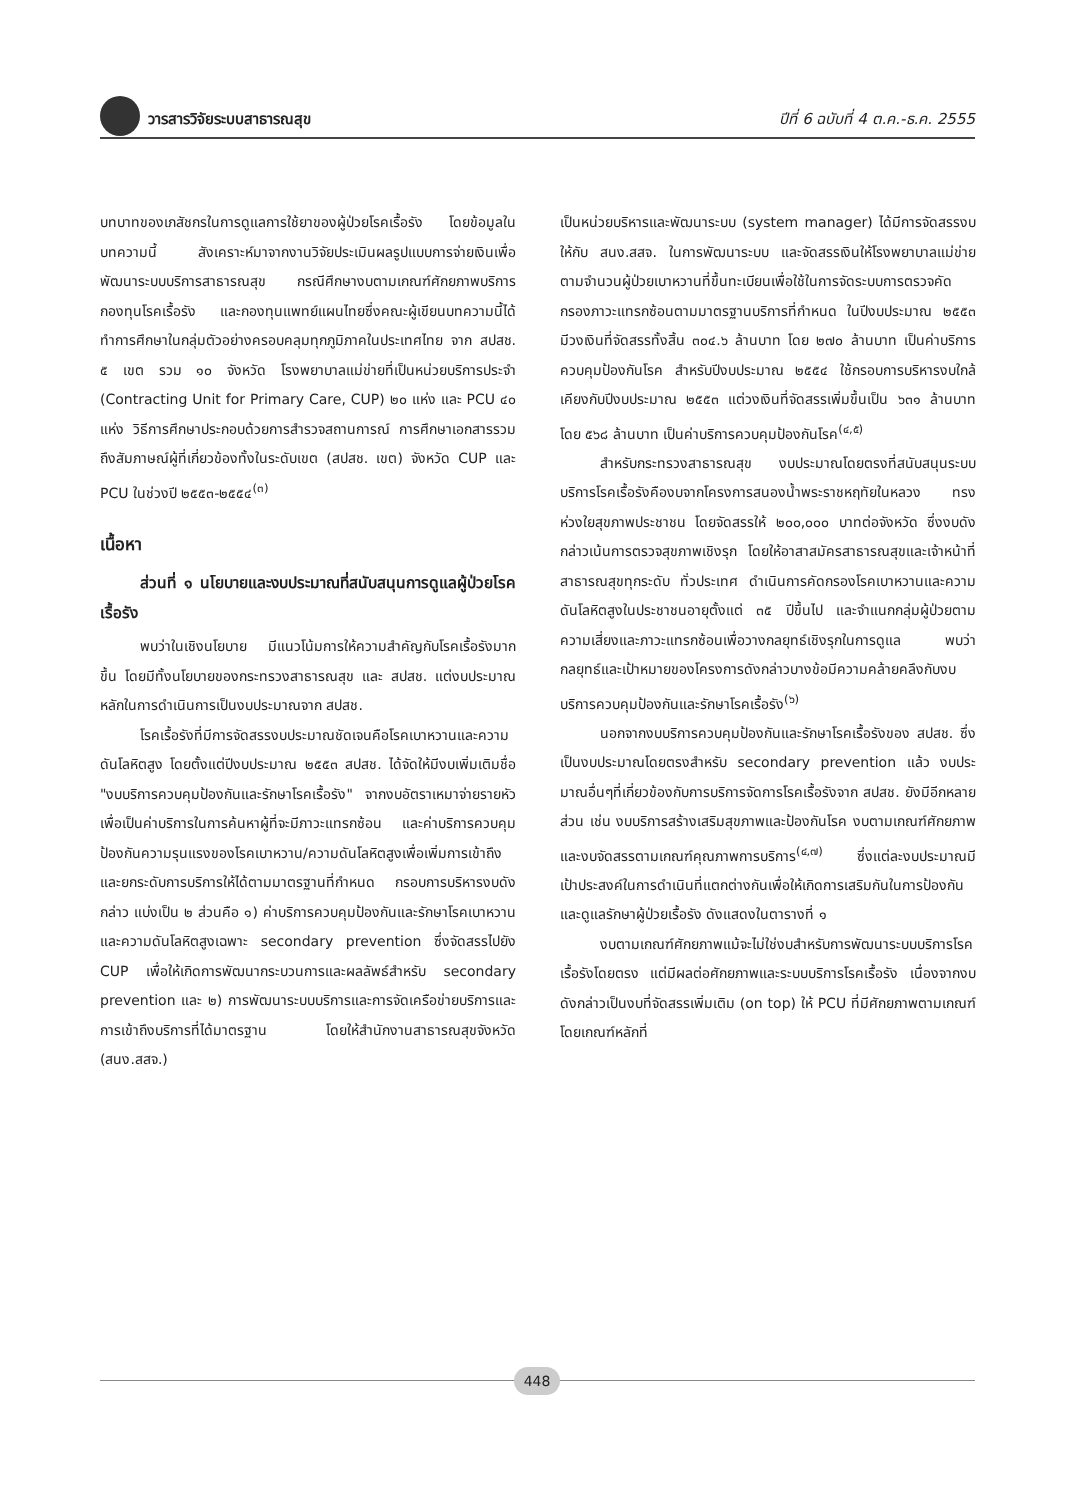วารสารวิจัยระบบสาธารณสุข ปีที่ 6 ฉบับที่ 4 ต.ค.-ธ.ค. 2555
บทบาทของเภสัชกรในการดูแลการใช้ยาของผู้ป่วยโรคเรื้อรัง โดยข้อมูลในบทความนี้ สังเคราะห์มาจากงานวิจัยประเมินผลรูปแบบการจ่ายเงินเพื่อพัฒนาระบบบริการสาธารณสุข กรณีศึกษางบตามเกณฑ์ศักยภาพบริการ กองทุนโรคเรื้อรัง และกองทุนแพทย์แผนไทยซึ่งคณะผู้เขียนบทความนี้ได้ทำการศึกษาในกลุ่มตัวอย่างครอบคลุมทุกภูมิภาคในประเทศไทย จาก สปสช. ๕ เขต รวม ๑๐ จังหวัด โรงพยาบาลแม่ข่ายที่เป็นหน่วยบริการประจำ (Contracting Unit for Primary Care, CUP) ๒๐ แห่ง และ PCU ๔๐ แห่ง วิธีการศึกษาประกอบด้วยการสำรวจสถานการณ์ การศึกษาเอกสารรวมถึงสัมภาษณ์ผู้ที่เกี่ยวข้องทั้งในระดับเขต (สปสช. เขต) จังหวัด CUP และ PCU ในช่วงปี ๒๕๕๓-๒๕๕๔<sup>(๓)</sup>
เนื้อหา
ส่วนที่ ๑ นโยบายและงบประมาณที่สนับสนุนการดูแลผู้ป่วยโรคเรื้อรัง
พบว่าในเชิงนโยบาย มีแนวโน้มการให้ความสำคัญกับโรคเรื้อรังมากขึ้น โดยมีทั้งนโยบายของกระทรวงสาธารณสุข และ สปสช. แต่งบประมาณหลักในการดำเนินการเป็นงบประมาณจาก สปสช.
โรคเรื้อรังที่มีการจัดสรรงบประมาณชัดเจนคือโรคเบาหวานและความดันโลหิตสูง โดยตั้งแต่ปีงบประมาณ ๒๕๕๓ สปสช. ได้จัดให้มีงบเพิ่มเติมชื่อ "งบบริการควบคุมป้องกันและรักษาโรคเรื้อรัง" จากงบอัตราเหมาจ่ายรายหัว เพื่อเป็นค่าบริการในการค้นหาผู้ที่จะมีภาวะแทรกซ้อน และค่าบริการควบคุมป้องกันความรุนแรงของโรคเบาหวาน/ความดันโลหิตสูงเพื่อเพิ่มการเข้าถึงและยกระดับการบริการให้ได้ตามมาตรฐานที่กำหนด กรอบการบริหารงบดังกล่าว แบ่งเป็น ๒ ส่วนคือ ๑) ค่าบริการควบคุมป้องกันและรักษาโรคเบาหวานและความดันโลหิตสูงเฉพาะ secondary prevention ซึ่งจัดสรรไปยัง CUP เพื่อให้เกิดการพัฒนากระบวนการและผลลัพธ์สำหรับ secondary prevention และ ๒) การพัฒนาระบบบริการและการจัดเครือข่ายบริการและการเข้าถึงบริการที่ได้มาตรฐาน โดยให้สำนักงานสาธารณสุขจังหวัด (สนง.สสจ.)
เป็นหน่วยบริหารและพัฒนาระบบ (system manager) ได้มีการจัดสรรงบให้กับ สนง.สสจ. ในการพัฒนาระบบ และจัดสรรเงินให้โรงพยาบาลแม่ข่ายตามจำนวนผู้ป่วยเบาหวานที่ขึ้นทะเบียนเพื่อใช้ในการจัดระบบการตรวจคัดกรองภาวะแทรกซ้อนตามมาตรฐานบริการที่กำหนด ในปีงบประมาณ ๒๕๕๓ มีวงเงินที่จัดสรรทั้งสิ้น ๓๐๔.๖ ล้านบาท โดย ๒๗๐ ล้านบาท เป็นค่าบริการควบคุมป้องกันโรค สำหรับปีงบประมาณ ๒๕๕๔ ใช้กรอบการบริหารงบใกล้เคียงกับปีงบประมาณ ๒๕๕๓ แต่วงเงินที่จัดสรรเพิ่มขึ้นเป็น ๖๓๑ ล้านบาท โดย ๕๖๘ ล้านบาท เป็นค่าบริการควบคุมป้องกันโรค<sup>(๔,๕)</sup>
สำหรับกระทรวงสาธารณสุข งบประมาณโดยตรงที่สนับสนุนระบบบริการโรคเรื้อรังคืองบจากโครงการสนองน้ำพระราชหฤทัยในหลวง ทรงห่วงใยสุขภาพประชาชน โดยจัดสรรให้ ๒๐๐,๐๐๐ บาทต่อจังหวัด ซึ่งงบดังกล่าวเน้นการตรวจสุขภาพเชิงรุก โดยให้อาสาสมัครสาธารณสุขและเจ้าหน้าที่สาธารณสุขทุกระดับ ทั่วประเทศ ดำเนินการคัดกรองโรคเบาหวานและความดันโลหิตสูงในประชาชนอายุตั้งแต่ ๓๕ ปีขึ้นไป และจำแนกกลุ่มผู้ป่วยตามความเสี่ยงและภาวะแทรกซ้อนเพื่อวางกลยุทธ์เชิงรุกในการดูแล พบว่ากลยุทธ์และเป้าหมายของโครงการดังกล่าวบางข้อมีความคล้ายคลึงกับงบบริการควบคุมป้องกันและรักษาโรคเรื้อรัง<sup>(๖)</sup>
นอกจากงบบริการควบคุมป้องกันและรักษาโรคเรื้อรังของ สปสช. ซึ่งเป็นงบประมาณโดยตรงสำหรับ secondary prevention แล้ว งบประมาณอื่นๆที่เกี่ยวข้องกับการบริการจัดการโรคเรื้อรังจาก สปสช. ยังมีอีกหลายส่วน เช่น งบบริการสร้างเสริมสุขภาพและป้องกันโรค งบตามเกณฑ์ศักยภาพและงบจัดสรรตามเกณฑ์คุณภาพการบริการ<sup>(๔,๗)</sup> ซึ่งแต่ละงบประมาณมีเป้าประสงค์ในการดำเนินที่แตกต่างกันเพื่อให้เกิดการเสริมกันในการป้องกันและดูแลรักษาผู้ป่วยเรื้อรัง ดังแสดงในตารางที่ ๑
งบตามเกณฑ์ศักยภาพแม้จะไม่ใช่งบสำหรับการพัฒนาระบบบริการโรคเรื้อรังโดยตรง แต่มีผลต่อศักยภาพและระบบบริการโรคเรื้อรัง เนื่องจากงบดังกล่าวเป็นงบที่จัดสรรเพิ่มเติม (on top) ให้ PCU ที่มีศักยภาพตามเกณฑ์ โดยเกณฑ์หลักที่
448